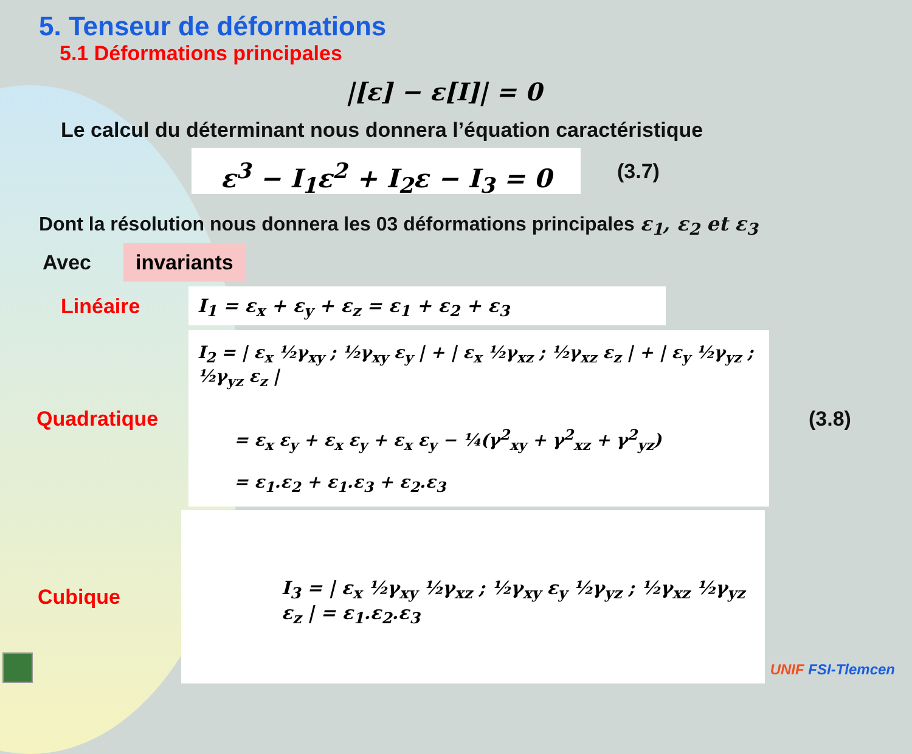5. Tenseur de déformations
5.1 Déformations principales
|[ε] − ε[I]| = 0
Le calcul du déterminant nous donnera l’équation caractéristique
ε<sup>3</sup> − I<sub>1</sub>ε<sup>2</sup> + I<sub>2</sub>ε − I<sub>3</sub> = 0
(3.7)
Dont la résolution nous donnera les 03 déformations principales ε<sub>1</sub>, ε<sub>2</sub> et ε<sub>3</sub>
Avec
invariants
Linéaire
I<sub>1</sub> = ε<sub>x</sub> + ε<sub>y</sub> + ε<sub>z</sub> = ε<sub>1</sub> + ε<sub>2</sub> + ε<sub>3</sub>
Quadratique
I<sub>2</sub> = | ε<sub>x</sub> ½γ<sub>xy</sub> ; ½γ<sub>xy</sub> ε<sub>y</sub> | + | ε<sub>x</sub> ½γ<sub>xz</sub> ; ½γ<sub>xz</sub> ε<sub>z</sub> | + | ε<sub>y</sub> ½γ<sub>yz</sub> ; ½γ<sub>yz</sub> ε<sub>z</sub> |
= ε<sub>x</sub> ε<sub>y</sub> + ε<sub>x</sub> ε<sub>y</sub> + ε<sub>x</sub> ε<sub>y</sub> − ¼(γ<sup>2</sup><sub>xy</sub> + γ<sup>2</sup><sub>xz</sub> + γ<sup>2</sup><sub>yz</sub>)
= ε<sub>1</sub>.ε<sub>2</sub> + ε<sub>1</sub>.ε<sub>3</sub> + ε<sub>2</sub>.ε<sub>3</sub>
(3.8)
Cubique
I<sub>3</sub> = | ε<sub>x</sub> ½γ<sub>xy</sub> ½γ<sub>xz</sub> ; ½γ<sub>xy</sub> ε<sub>y</sub> ½γ<sub>yz</sub> ; ½γ<sub>xz</sub> ½γ<sub>yz</sub> ε<sub>z</sub> | = ε<sub>1</sub>.ε<sub>2</sub>.ε<sub>3</sub>
UNIF FSI-Tlemcen